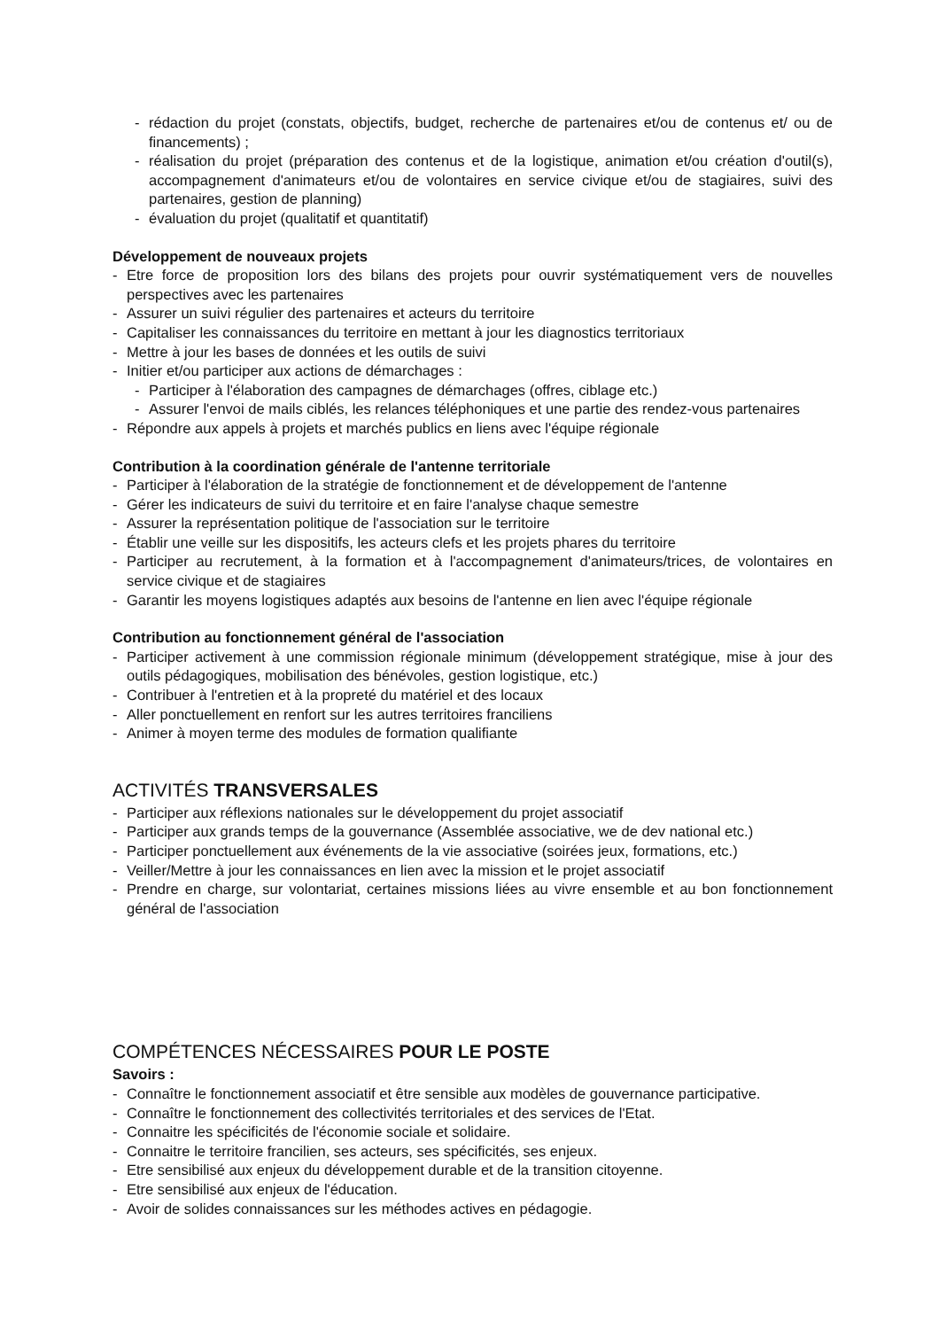- rédaction du projet (constats, objectifs, budget, recherche de partenaires et/ou de contenus et/ ou de financements) ;
- réalisation du projet (préparation des contenus et de la logistique, animation et/ou création d'outil(s), accompagnement d'animateurs et/ou de volontaires en service civique et/ou de stagiaires, suivi des partenaires, gestion de planning)
- évaluation du projet (qualitatif et quantitatif)
Développement de nouveaux projets
- Etre force de proposition lors des bilans des projets pour ouvrir systématiquement vers de nouvelles perspectives avec les partenaires
- Assurer un suivi régulier des partenaires et acteurs du territoire
- Capitaliser les connaissances du territoire en mettant à jour les diagnostics territoriaux
- Mettre à jour les bases de données et les outils de suivi
- Initier et/ou participer aux actions de démarchages :
- Participer à l'élaboration des campagnes de démarchages (offres, ciblage etc.)
- Assurer l'envoi de mails ciblés, les relances téléphoniques et une partie des rendez-vous partenaires
- Répondre aux appels à projets et marchés publics en liens avec l'équipe régionale
Contribution à la coordination générale de l'antenne territoriale
- Participer à l'élaboration de la stratégie de fonctionnement et de développement de l'antenne
- Gérer les indicateurs de suivi du territoire et en faire l'analyse chaque semestre
- Assurer la représentation politique de l'association sur le territoire
- Établir une veille sur les dispositifs, les acteurs clefs et les projets phares du territoire
- Participer au recrutement, à la formation et à l'accompagnement d'animateurs/trices, de volontaires en service civique et de stagiaires
- Garantir les moyens logistiques adaptés aux besoins de l'antenne en lien avec l'équipe régionale
Contribution au fonctionnement général de l'association
- Participer activement à une commission régionale minimum (développement stratégique, mise à jour des outils pédagogiques, mobilisation des bénévoles, gestion logistique, etc.)
- Contribuer à l'entretien et à la propreté du matériel et des locaux
- Aller ponctuellement en renfort sur les autres territoires franciliens
- Animer à moyen terme des modules de formation qualifiante
ACTIVITÉS TRANSVERSALES
- Participer aux réflexions nationales sur le développement du projet associatif
- Participer aux grands temps de la gouvernance (Assemblée associative, we de dev national etc.)
- Participer ponctuellement aux événements de la vie associative (soirées jeux, formations, etc.)
- Veiller/Mettre à jour les connaissances en lien avec la mission et le projet associatif
- Prendre en charge, sur volontariat, certaines missions liées au vivre ensemble et au bon fonctionnement général de l'association
COMPÉTENCES NÉCESSAIRES POUR LE POSTE
Savoirs :
- Connaître le fonctionnement associatif et être sensible aux modèles de gouvernance participative.
- Connaître le fonctionnement des collectivités territoriales et des services de l'Etat.
- Connaitre les spécificités de l'économie sociale et solidaire.
- Connaitre le territoire francilien, ses acteurs, ses spécificités, ses enjeux.
- Etre sensibilisé aux enjeux du développement durable et de la transition citoyenne.
- Etre sensibilisé aux enjeux de l'éducation.
- Avoir de solides connaissances sur les méthodes actives en pédagogie.